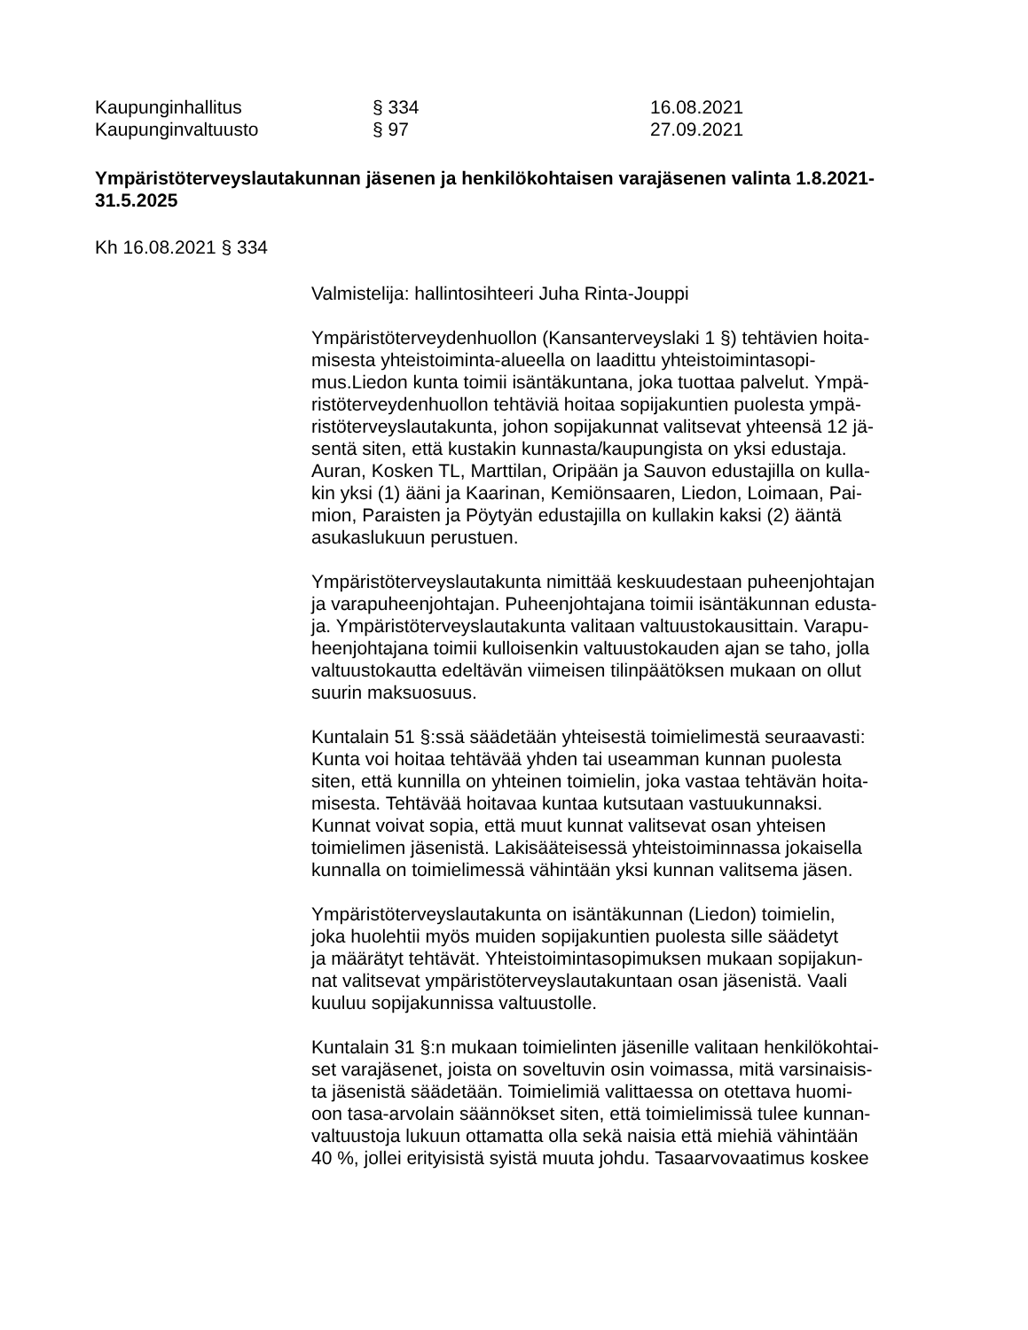Kaupunginhallitus § 334 16.08.2021
Kaupunginvaltuusto § 97 27.09.2021
Ympäristöterveyslautakunnan jäsenen ja henkilökohtaisen varajäsenen valinta 1.8.2021-31.5.2025
Kh 16.08.2021 § 334
Valmistelija: hallintosihteeri Juha Rinta-Jouppi
Ympäristöterveydenhuollon (Kansanterveyslaki 1 §) tehtävien hoita-
misesta yhteistoiminta-alueella on laadittu yhteistoimintasopi-
mus.Liedon kunta toimii isäntäkuntana, joka tuottaa palvelut. Ympä-
ristöterveydenhuollon tehtäviä hoitaa sopijakuntien puolesta ympä-
ristöterveyslautakunta, johon sopijakunnat valitsevat yhteensä 12 jä-
sentä siten, että kustakin kunnasta/kaupungista on yksi edustaja.
Auran, Kosken TL, Marttilan, Oripään ja Sauvon edustajilla on kulla-
kin yksi (1) ääni ja Kaarinan, Kemiönsaaren, Liedon, Loimaan, Pai-
mion, Paraisten ja Pöytyän edustajilla on kullakin kaksi (2) ääntä
asukaslukuun perustuen.
Ympäristöterveyslautakunta nimittää keskuudestaan puheenjohtajan
ja varapuheenjohtajan. Puheenjohtajana toimii isäntäkunnan edusta-
ja. Ympäristöterveyslautakunta valitaan valtuustokausittain. Varapu-
heenjohtajana toimii kulloisenkin valtuustokauden ajan se taho, jolla
valtuustokautta edeltävän viimeisen tilinpäätöksen mukaan on ollut
suurin maksuosuus.
Kuntalain 51 §:ssä säädetään yhteisestä toimielimestä seuraavasti:
Kunta voi hoitaa tehtävää yhden tai useamman kunnan puolesta
siten, että kunnilla on yhteinen toimielin, joka vastaa tehtävän hoita-
misesta. Tehtävää hoitavaa kuntaa kutsutaan vastuukunnaksi.
Kunnat voivat sopia, että muut kunnat valitsevat osan yhteisen
toimielimen jäsenistä. Lakisääteisessä yhteistoiminnassa jokaisella
kunnalla on toimielimessä vähintään yksi kunnan valitsema jäsen.
Ympäristöterveyslautakunta on isäntäkunnan (Liedon) toimielin,
joka huolehtii myös muiden sopijakuntien puolesta sille säädetyt
ja määrätyt tehtävät. Yhteistoimintasopimuksen mukaan sopijakun-
nat valitsevat ympäristöterveyslautakuntaan osan jäsenistä. Vaali
kuuluu sopijakunnissa valtuustolle.
Kuntalain 31 §:n mukaan toimielinten jäsenille valitaan henkilökohtai-
set varajäsenet, joista on soveltuvin osin voimassa, mitä varsinaisis-
ta jäsenistä säädetään. Toimielimiä valittaessa on otettava huomi-
oon tasa-arvolain säännökset siten, että toimielimissä tulee kunnan-
valtuustoja lukuun ottamatta olla sekä naisia että miehiä vähintään
40 %, jollei erityisistä syistä muuta johdu. Tasaarvovaatimus koskee